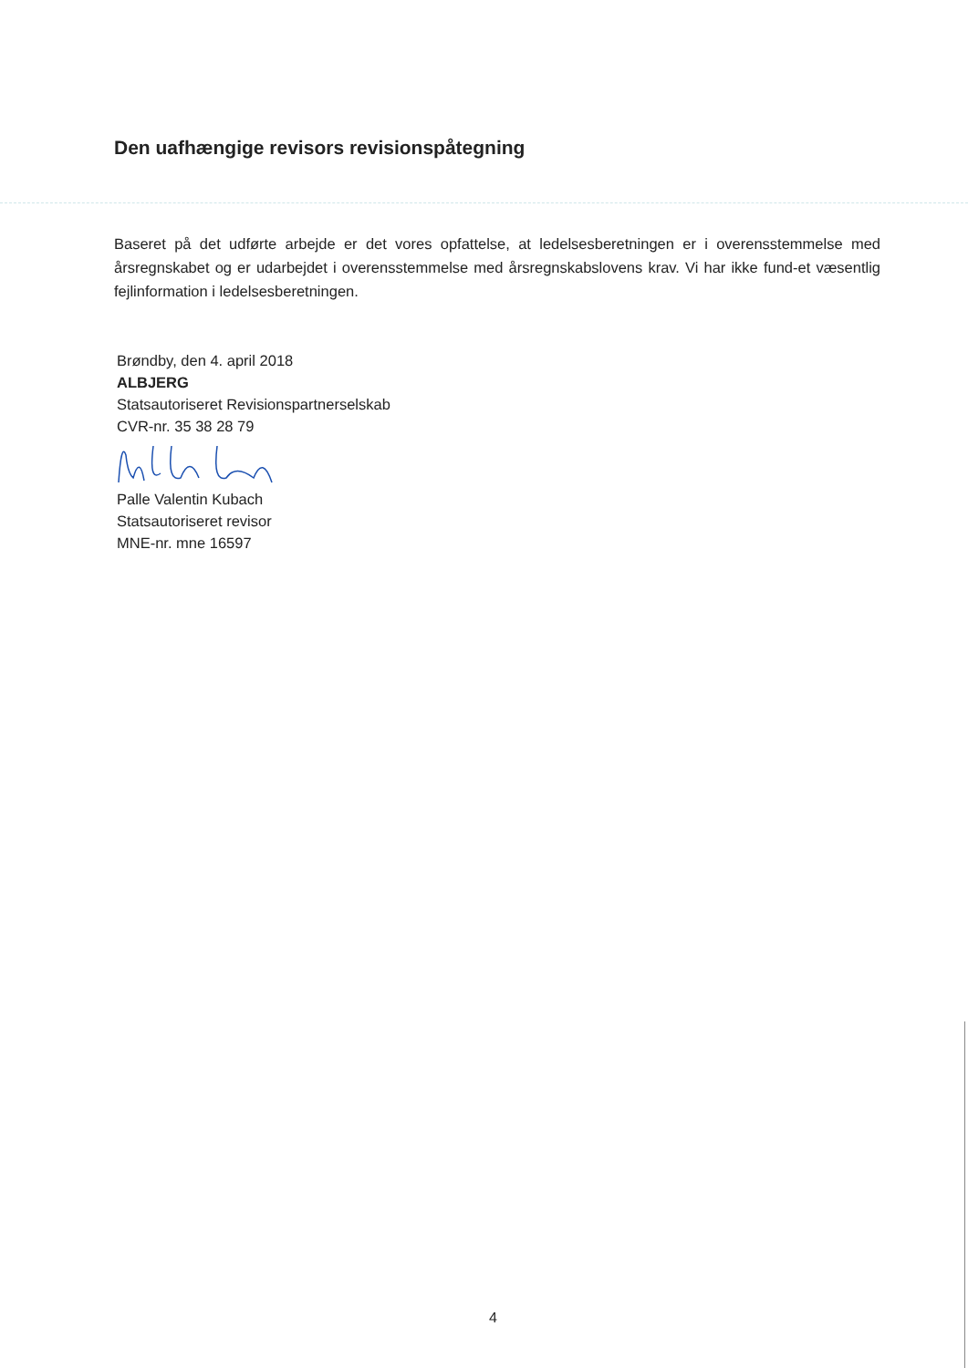Den uafhængige revisors revisionspåtegning
Baseret på det udførte arbejde er det vores opfattelse, at ledelsesberetningen er i overensstemmelse med årsregnskabet og er udarbejdet i overensstemmelse med årsregnskabslovens krav. Vi har ikke fund-et væsentlig fejlinformation i ledelsesberetningen.
Brøndby, den 4. april 2018
ALBJERG
Statsautoriseret Revisionspartnerselskab
CVR-nr. 35 38 28 79
Palle Valentin Kubach
Statsautoriseret revisor
MNE-nr. mne 16597
4